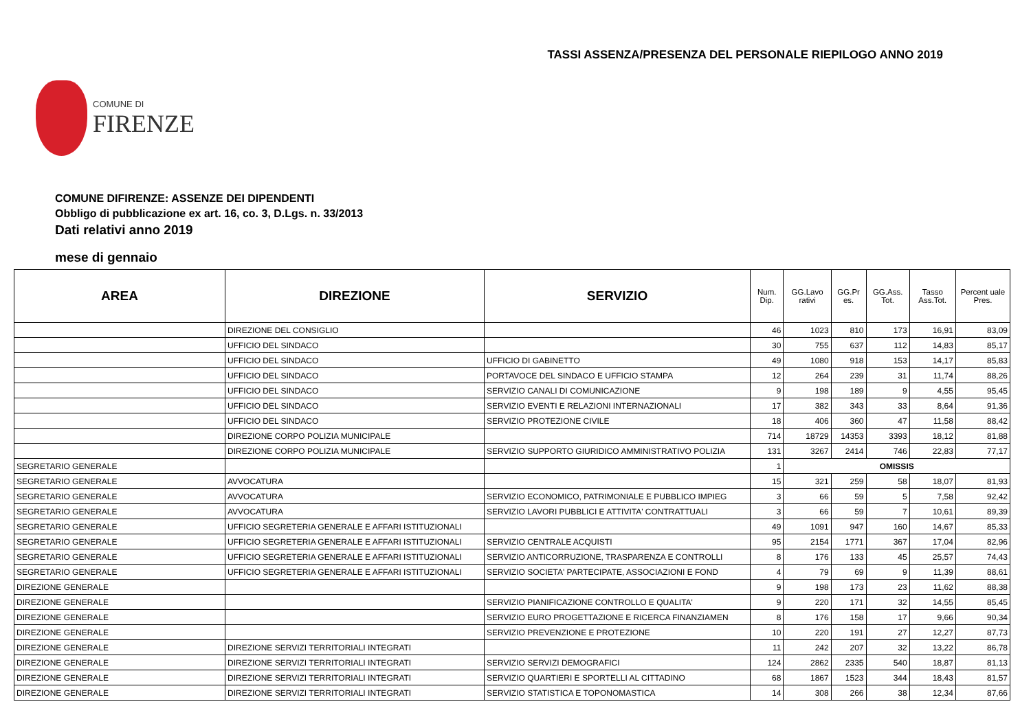TASSI ASSENZA/PRESENZA DEL PERSONALE RIEPILOGO ANNO 2019
COMUNE DI
FIRENZE
COMUNE DIFIRENZE: ASSENZE DEI DIPENDENTI
Obbligo di pubblicazione ex art. 16, co. 3, D.Lgs. n. 33/2013
Dati relativi anno 2019
mese di gennaio
| AREA | DIREZIONE | SERVIZIO | Num. Dip. | GG.Lavo rativi | GG.Pr es. | GG.Ass. Tot. | Tasso Ass.Tot. | Percent uale Pres. |
| --- | --- | --- | --- | --- | --- | --- | --- | --- |
| | DIREZIONE DEL CONSIGLIO | | 46 | 1023 | 810 | 173 | 16,91 | 83,09 |
| | UFFICIO DEL SINDACO | | 30 | 755 | 637 | 112 | 14,83 | 85,17 |
| | UFFICIO DEL SINDACO | UFFICIO DI GABINETTO | 49 | 1080 | 918 | 153 | 14,17 | 85,83 |
| | UFFICIO DEL SINDACO | PORTAVOCE DEL SINDACO E UFFICIO STAMPA | 12 | 264 | 239 | 31 | 11,74 | 88,26 |
| | UFFICIO DEL SINDACO | SERVIZIO CANALI DI COMUNICAZIONE | 9 | 198 | 189 | 9 | 4,55 | 95,45 |
| | UFFICIO DEL SINDACO | SERVIZIO EVENTI E RELAZIONI INTERNAZIONALI | 17 | 382 | 343 | 33 | 8,64 | 91,36 |
| | UFFICIO DEL SINDACO | SERVIZIO PROTEZIONE CIVILE | 18 | 406 | 360 | 47 | 11,58 | 88,42 |
| | DIREZIONE CORPO POLIZIA MUNICIPALE | | 714 | 18729 | 14353 | 3393 | 18,12 | 81,88 |
| | DIREZIONE CORPO POLIZIA MUNICIPALE | SERVIZIO SUPPORTO GIURIDICO AMMINISTRATIVO POLIZIA | 131 | 3267 | 2414 | 746 | 22,83 | 77,17 |
| SEGRETARIO GENERALE | | | 1 | OMISSIS | | | | |
| SEGRETARIO GENERALE | AVVOCATURA | | 15 | 321 | 259 | 58 | 18,07 | 81,93 |
| SEGRETARIO GENERALE | AVVOCATURA | SERVIZIO ECONOMICO, PATRIMONIALE E PUBBLICO IMPIEG | 3 | 66 | 59 | 5 | 7,58 | 92,42 |
| SEGRETARIO GENERALE | AVVOCATURA | SERVIZIO LAVORI PUBBLICI E ATTIVITA' CONTRATTUALI | 3 | 66 | 59 | 7 | 10,61 | 89,39 |
| SEGRETARIO GENERALE | UFFICIO SEGRETERIA GENERALE E AFFARI ISTITUZIONALI | | 49 | 1091 | 947 | 160 | 14,67 | 85,33 |
| SEGRETARIO GENERALE | UFFICIO SEGRETERIA GENERALE E AFFARI ISTITUZIONALI | SERVIZIO CENTRALE ACQUISTI | 95 | 2154 | 1771 | 367 | 17,04 | 82,96 |
| SEGRETARIO GENERALE | UFFICIO SEGRETERIA GENERALE E AFFARI ISTITUZIONALI | SERVIZIO ANTICORRUZIONE, TRASPARENZA E CONTROLLI | 8 | 176 | 133 | 45 | 25,57 | 74,43 |
| SEGRETARIO GENERALE | UFFICIO SEGRETERIA GENERALE E AFFARI ISTITUZIONALI | SERVIZIO SOCIETA' PARTECIPATE, ASSOCIAZIONI E FOND | 4 | 79 | 69 | 9 | 11,39 | 88,61 |
| DIREZIONE GENERALE | | | 9 | 198 | 173 | 23 | 11,62 | 88,38 |
| DIREZIONE GENERALE | | SERVIZIO PIANIFICAZIONE CONTROLLO E QUALITA' | 9 | 220 | 171 | 32 | 14,55 | 85,45 |
| DIREZIONE GENERALE | | SERVIZIO EURO PROGETTAZIONE E RICERCA FINANZIAMEN | 8 | 176 | 158 | 17 | 9,66 | 90,34 |
| DIREZIONE GENERALE | | SERVIZIO PREVENZIONE E PROTEZIONE | 10 | 220 | 191 | 27 | 12,27 | 87,73 |
| DIREZIONE GENERALE | DIREZIONE SERVIZI TERRITORIALI INTEGRATI | | 11 | 242 | 207 | 32 | 13,22 | 86,78 |
| DIREZIONE GENERALE | DIREZIONE SERVIZI TERRITORIALI INTEGRATI | SERVIZIO SERVIZI DEMOGRAFICI | 124 | 2862 | 2335 | 540 | 18,87 | 81,13 |
| DIREZIONE GENERALE | DIREZIONE SERVIZI TERRITORIALI INTEGRATI | SERVIZIO QUARTIERI E SPORTELLI AL CITTADINO | 68 | 1867 | 1523 | 344 | 18,43 | 81,57 |
| DIREZIONE GENERALE | DIREZIONE SERVIZI TERRITORIALI INTEGRATI | SERVIZIO STATISTICA E TOPONOMASTICA | 14 | 308 | 266 | 38 | 12,34 | 87,66 |